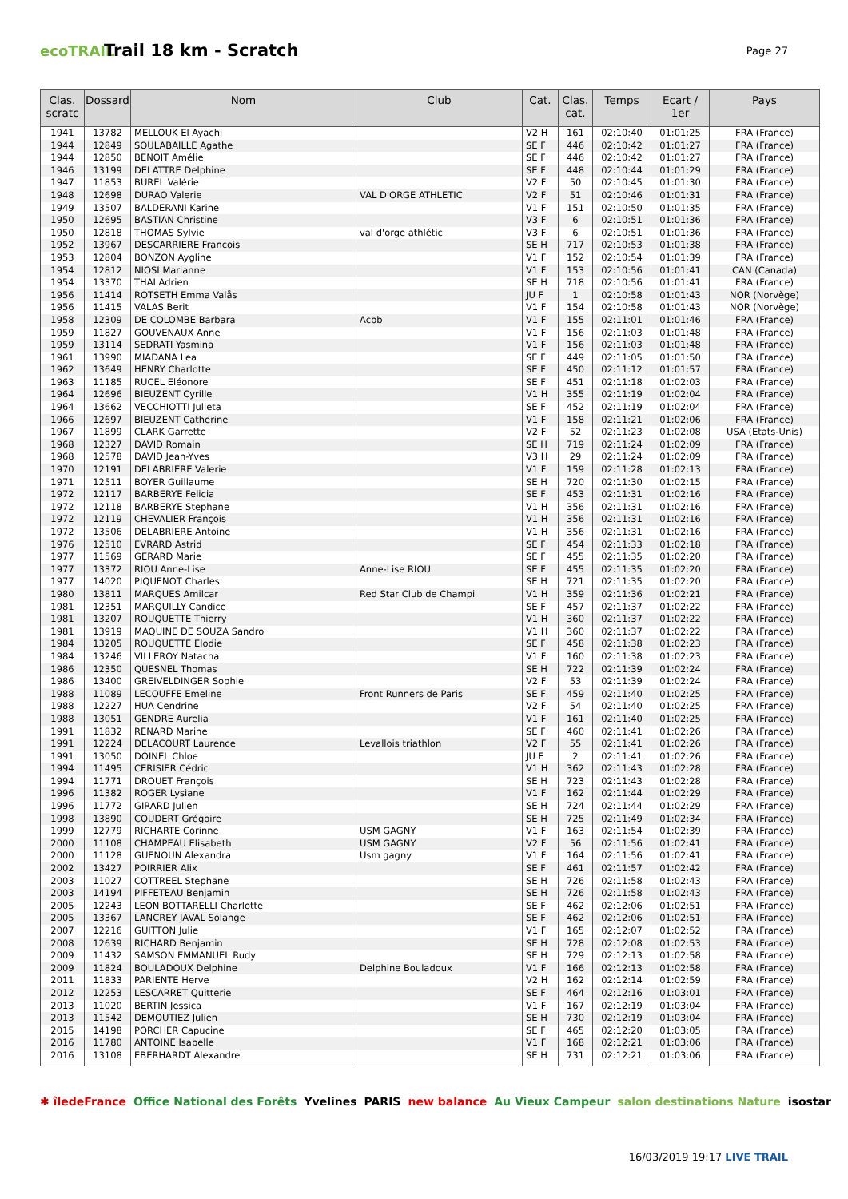ecoTRAIL
Trail 18 km - Scratch
Page 27
| Clas. scratc | Dossard | Nom | Club | Cat. | Clas. cat. | Temps | Ecart / 1er | Pays |
| --- | --- | --- | --- | --- | --- | --- | --- | --- |
| 1941 | 13782 | MELLOUK El Ayachi | | V2 H | 161 | 02:10:40 | 01:01:25 | FRA (France) |
| 1944 | 12849 | SOULABAILLE Agathe | | SE F | 446 | 02:10:42 | 01:01:27 | FRA (France) |
| 1944 | 12850 | BENOIT Amélie | | SE F | 446 | 02:10:42 | 01:01:27 | FRA (France) |
| 1946 | 13199 | DELATTRE Delphine | | SE F | 448 | 02:10:44 | 01:01:29 | FRA (France) |
| 1947 | 11853 | BUREL Valérie | | V2 F | 50 | 02:10:45 | 01:01:30 | FRA (France) |
| 1948 | 12698 | DURAO Valerie | VAL D'ORGE ATHLETIC | V2 F | 51 | 02:10:46 | 01:01:31 | FRA (France) |
| 1949 | 13507 | BALDERANI Karine | | V1 F | 151 | 02:10:50 | 01:01:35 | FRA (France) |
| 1950 | 12695 | BASTIAN Christine | | V3 F | 6 | 02:10:51 | 01:01:36 | FRA (France) |
| 1950 | 12818 | THOMAS Sylvie | val d'orge athlétic | V3 F | 6 | 02:10:51 | 01:01:36 | FRA (France) |
| 1952 | 13967 | DESCARRIERE Francois | | SE H | 717 | 02:10:53 | 01:01:38 | FRA (France) |
| 1953 | 12804 | BONZON Aygline | | V1 F | 152 | 02:10:54 | 01:01:39 | FRA (France) |
| 1954 | 12812 | NIOSI Marianne | | V1 F | 153 | 02:10:56 | 01:01:41 | CAN (Canada) |
| 1954 | 13370 | THAI Adrien | | SE H | 718 | 02:10:56 | 01:01:41 | FRA (France) |
| 1956 | 11414 | ROTSETH Emma Valås | | JU F | 1 | 02:10:58 | 01:01:43 | NOR (Norvège) |
| 1956 | 11415 | VALAS Berit | | V1 F | 154 | 02:10:58 | 01:01:43 | NOR (Norvège) |
| 1958 | 12309 | DE COLOMBE Barbara | Acbb | V1 F | 155 | 02:11:01 | 01:01:46 | FRA (France) |
| 1959 | 11827 | GOUVENAUX Anne | | V1 F | 156 | 02:11:03 | 01:01:48 | FRA (France) |
| 1959 | 13114 | SEDRATI Yasmina | | V1 F | 156 | 02:11:03 | 01:01:48 | FRA (France) |
| 1961 | 13990 | MIADANA Lea | | SE F | 449 | 02:11:05 | 01:01:50 | FRA (France) |
| 1962 | 13649 | HENRY Charlotte | | SE F | 450 | 02:11:12 | 01:01:57 | FRA (France) |
| 1963 | 11185 | RUCEL Eléonore | | SE F | 451 | 02:11:18 | 01:02:03 | FRA (France) |
| 1964 | 12696 | BIEUZENT Cyrille | | V1 H | 355 | 02:11:19 | 01:02:04 | FRA (France) |
| 1964 | 13662 | VECCHIOTTI Julieta | | SE F | 452 | 02:11:19 | 01:02:04 | FRA (France) |
| 1966 | 12697 | BIEUZENT Catherine | | V1 F | 158 | 02:11:21 | 01:02:06 | FRA (France) |
| 1967 | 11899 | CLARK Garrette | | V2 F | 52 | 02:11:23 | 01:02:08 | USA (Etats-Unis) |
| 1968 | 12327 | DAVID Romain | | SE H | 719 | 02:11:24 | 01:02:09 | FRA (France) |
| 1968 | 12578 | DAVID Jean-Yves | | V3 H | 29 | 02:11:24 | 01:02:09 | FRA (France) |
| 1970 | 12191 | DELABRIERE Valerie | | V1 F | 159 | 02:11:28 | 01:02:13 | FRA (France) |
| 1971 | 12511 | BOYER Guillaume | | SE H | 720 | 02:11:30 | 01:02:15 | FRA (France) |
| 1972 | 12117 | BARBERYE Felicia | | SE F | 453 | 02:11:31 | 01:02:16 | FRA (France) |
| 1972 | 12118 | BARBERYE Stephane | | V1 H | 356 | 02:11:31 | 01:02:16 | FRA (France) |
| 1972 | 12119 | CHEVALIER François | | V1 H | 356 | 02:11:31 | 01:02:16 | FRA (France) |
| 1972 | 13506 | DELABRIERE Antoine | | V1 H | 356 | 02:11:31 | 01:02:16 | FRA (France) |
| 1976 | 12510 | EVRARD Astrid | | SE F | 454 | 02:11:33 | 01:02:18 | FRA (France) |
| 1977 | 11569 | GERARD Marie | | SE F | 455 | 02:11:35 | 01:02:20 | FRA (France) |
| 1977 | 13372 | RIOU Anne-Lise | Anne-Lise RIOU | SE F | 455 | 02:11:35 | 01:02:20 | FRA (France) |
| 1977 | 14020 | PIQUENOT Charles | | SE H | 721 | 02:11:35 | 01:02:20 | FRA (France) |
| 1980 | 13811 | MARQUES Amilcar | Red Star Club de Champi | V1 H | 359 | 02:11:36 | 01:02:21 | FRA (France) |
| 1981 | 12351 | MARQUILLY Candice | | SE F | 457 | 02:11:37 | 01:02:22 | FRA (France) |
| 1981 | 13207 | ROUQUETTE Thierry | | V1 H | 360 | 02:11:37 | 01:02:22 | FRA (France) |
| 1981 | 13919 | MAQUINE DE SOUZA Sandro | | V1 H | 360 | 02:11:37 | 01:02:22 | FRA (France) |
| 1984 | 13205 | ROUQUETTE Elodie | | SE F | 458 | 02:11:38 | 01:02:23 | FRA (France) |
| 1984 | 13246 | VILLEROY Natacha | | V1 F | 160 | 02:11:38 | 01:02:23 | FRA (France) |
| 1986 | 12350 | QUESNEL Thomas | | SE H | 722 | 02:11:39 | 01:02:24 | FRA (France) |
| 1986 | 13400 | GREIVELDINGER Sophie | | V2 F | 53 | 02:11:39 | 01:02:24 | FRA (France) |
| 1988 | 11089 | LECOUFFE Emeline | Front Runners de Paris | SE F | 459 | 02:11:40 | 01:02:25 | FRA (France) |
| 1988 | 12227 | HUA Cendrine | | V2 F | 54 | 02:11:40 | 01:02:25 | FRA (France) |
| 1988 | 13051 | GENDRE Aurelia | | V1 F | 161 | 02:11:40 | 01:02:25 | FRA (France) |
| 1991 | 11832 | RENARD Marine | | SE F | 460 | 02:11:41 | 01:02:26 | FRA (France) |
| 1991 | 12224 | DELACOURT Laurence | Levallois triathlon | V2 F | 55 | 02:11:41 | 01:02:26 | FRA (France) |
| 1991 | 13050 | DOINEL Chloe | | JU F | 2 | 02:11:41 | 01:02:26 | FRA (France) |
| 1994 | 11495 | CERISIER Cédric | | V1 H | 362 | 02:11:43 | 01:02:28 | FRA (France) |
| 1994 | 11771 | DROUET François | | SE H | 723 | 02:11:43 | 01:02:28 | FRA (France) |
| 1996 | 11382 | ROGER Lysiane | | V1 F | 162 | 02:11:44 | 01:02:29 | FRA (France) |
| 1996 | 11772 | GIRARD Julien | | SE H | 724 | 02:11:44 | 01:02:29 | FRA (France) |
| 1998 | 13890 | COUDERT Grégoire | | SE H | 725 | 02:11:49 | 01:02:34 | FRA (France) |
| 1999 | 12779 | RICHARTE Corinne | USM GAGNY | V1 F | 163 | 02:11:54 | 01:02:39 | FRA (France) |
| 2000 | 11108 | CHAMPEAU Elisabeth | USM GAGNY | V2 F | 56 | 02:11:56 | 01:02:41 | FRA (France) |
| 2000 | 11128 | GUENOUN Alexandra | Usm gagny | V1 F | 164 | 02:11:56 | 01:02:41 | FRA (France) |
| 2002 | 13427 | POIRRIER Alix | | SE F | 461 | 02:11:57 | 01:02:42 | FRA (France) |
| 2003 | 11027 | COTTREEL Stephane | | SE H | 726 | 02:11:58 | 01:02:43 | FRA (France) |
| 2003 | 14194 | PIFFETEAU Benjamin | | SE H | 726 | 02:11:58 | 01:02:43 | FRA (France) |
| 2005 | 12243 | LEON BOTTARELLI Charlotte | | SE F | 462 | 02:12:06 | 01:02:51 | FRA (France) |
| 2005 | 13367 | LANCREY JAVAL Solange | | SE F | 462 | 02:12:06 | 01:02:51 | FRA (France) |
| 2007 | 12216 | GUITTON Julie | | V1 F | 165 | 02:12:07 | 01:02:52 | FRA (France) |
| 2008 | 12639 | RICHARD Benjamin | | SE H | 728 | 02:12:08 | 01:02:53 | FRA (France) |
| 2009 | 11432 | SAMSON EMMANUEL Rudy | | SE H | 729 | 02:12:13 | 01:02:58 | FRA (France) |
| 2009 | 11824 | BOULADOUX Delphine | Delphine Bouladoux | V1 F | 166 | 02:12:13 | 01:02:58 | FRA (France) |
| 2011 | 11833 | PARIENTE Herve | | V2 H | 162 | 02:12:14 | 01:02:59 | FRA (France) |
| 2012 | 12253 | LESCARRET Quitterie | | SE F | 464 | 02:12:16 | 01:03:01 | FRA (France) |
| 2013 | 11020 | BERTIN Jessica | | V1 F | 167 | 02:12:19 | 01:03:04 | FRA (France) |
| 2013 | 11542 | DEMOUTIEZ Julien | | SE H | 730 | 02:12:19 | 01:03:04 | FRA (France) |
| 2015 | 14198 | PORCHER Capucine | | SE F | 465 | 02:12:20 | 01:03:05 | FRA (France) |
| 2016 | 11780 | ANTOINE Isabelle | | V1 F | 168 | 02:12:21 | 01:03:06 | FRA (France) |
| 2016 | 13108 | EBERHARDT Alexandre | | SE H | 731 | 02:12:21 | 01:03:06 | FRA (France) |
✱ îledeFrance Office National des Forêts Yvelines PARIS new balance Au Vieux Campeur salon destinations Nature isostar
16/03/2019 19:17 LIVE TRAIL